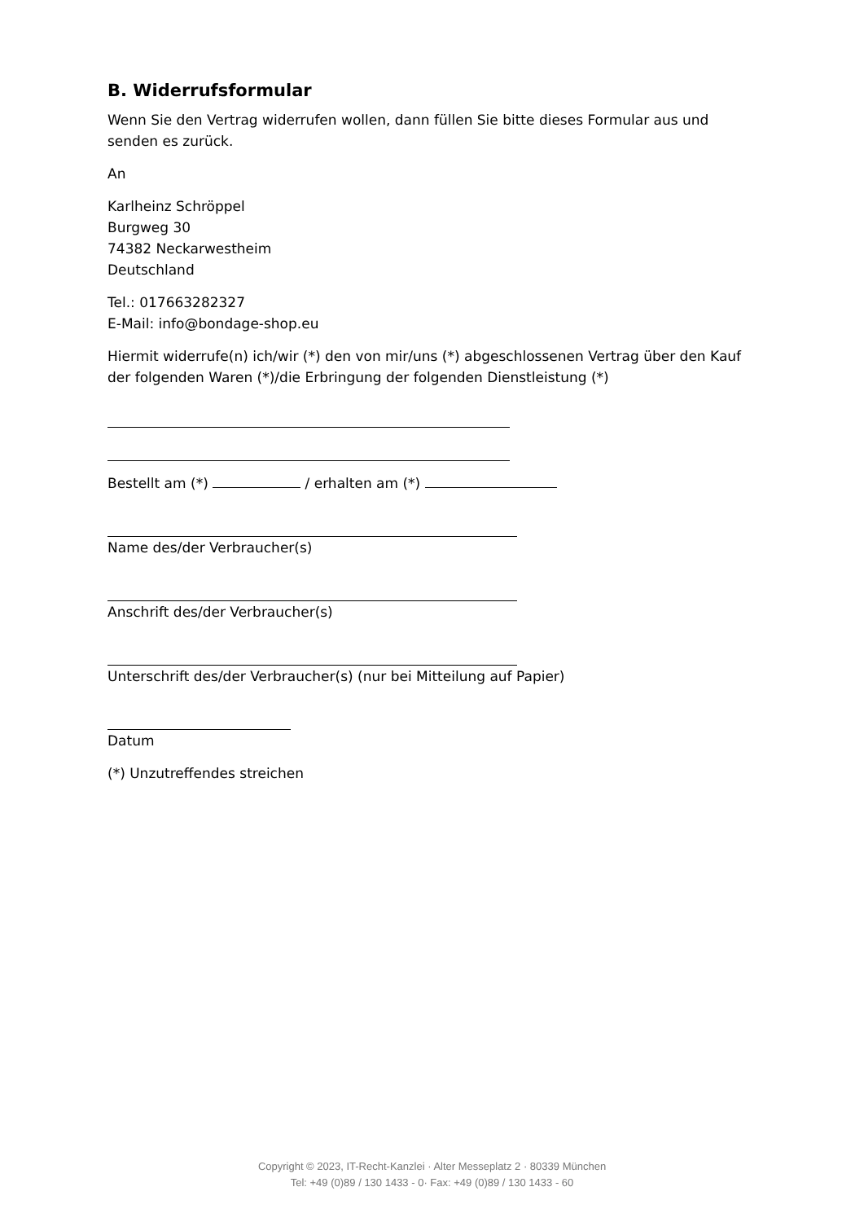B. Widerrufsformular
Wenn Sie den Vertrag widerrufen wollen, dann füllen Sie bitte dieses Formular aus und senden es zurück.
An
Karlheinz Schröppel
Burgweg 30
74382 Neckarwestheim
Deutschland
Tel.: 017663282327
E-Mail: info@bondage-shop.eu
Hiermit widerrufe(n) ich/wir (*) den von mir/uns (*) abgeschlossenen Vertrag über den Kauf der folgenden Waren (*)/die Erbringung der folgenden Dienstleistung (*)
Bestellt am (*) / erhalten am (*)
Name des/der Verbraucher(s)
Anschrift des/der Verbraucher(s)
Unterschrift des/der Verbraucher(s) (nur bei Mitteilung auf Papier)
Datum
(*) Unzutreffendes streichen
Copyright © 2023, IT-Recht-Kanzlei · Alter Messeplatz 2 · 80339 München
Tel: +49 (0)89 / 130 1433 - 0· Fax: +49 (0)89 / 130 1433 - 60